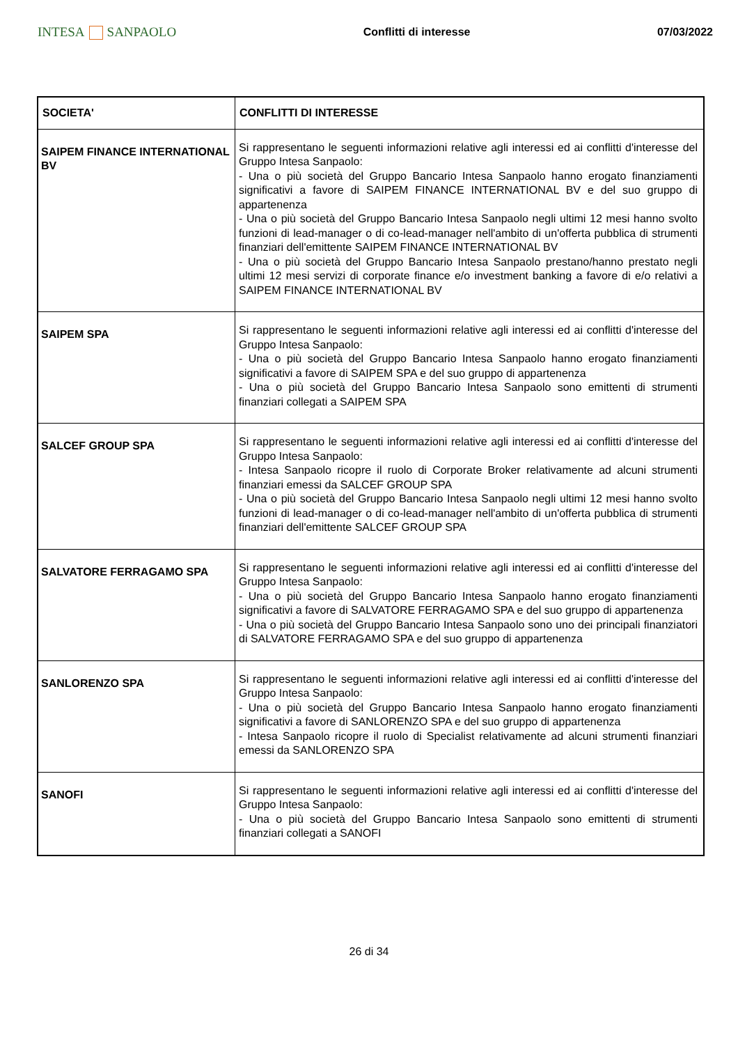INTESA SANPAOLO
Conflitti di interesse 07/03/2022
| SOCIETA' | CONFLITTI DI INTERESSE |
| --- | --- |
| SAIPEM FINANCE INTERNATIONAL BV | Si rappresentano le seguenti informazioni relative agli interessi ed ai conflitti d'interesse del Gruppo Intesa Sanpaolo: - Una o più società del Gruppo Bancario Intesa Sanpaolo hanno erogato finanziamenti significativi a favore di SAIPEM FINANCE INTERNATIONAL BV e del suo gruppo di appartenenza - Una o più società del Gruppo Bancario Intesa Sanpaolo negli ultimi 12 mesi hanno svolto funzioni di lead-manager o di co-lead-manager nell'ambito di un'offerta pubblica di strumenti finanziari dell'emittente SAIPEM FINANCE INTERNATIONAL BV - Una o più società del Gruppo Bancario Intesa Sanpaolo prestano/hanno prestato negli ultimi 12 mesi servizi di corporate finance e/o investment banking a favore di e/o relativi a SAIPEM FINANCE INTERNATIONAL BV |
| SAIPEM SPA | Si rappresentano le seguenti informazioni relative agli interessi ed ai conflitti d'interesse del Gruppo Intesa Sanpaolo: - Una o più società del Gruppo Bancario Intesa Sanpaolo hanno erogato finanziamenti significativi a favore di SAIPEM SPA e del suo gruppo di appartenenza - Una o più società del Gruppo Bancario Intesa Sanpaolo sono emittenti di strumenti finanziari collegati a SAIPEM SPA |
| SALCEF GROUP SPA | Si rappresentano le seguenti informazioni relative agli interessi ed ai conflitti d'interesse del Gruppo Intesa Sanpaolo: - Intesa Sanpaolo ricopre il ruolo di Corporate Broker relativamente ad alcuni strumenti finanziari emessi da SALCEF GROUP SPA - Una o più società del Gruppo Bancario Intesa Sanpaolo negli ultimi 12 mesi hanno svolto funzioni di lead-manager o di co-lead-manager nell'ambito di un'offerta pubblica di strumenti finanziari dell'emittente SALCEF GROUP SPA |
| SALVATORE FERRAGAMO SPA | Si rappresentano le seguenti informazioni relative agli interessi ed ai conflitti d'interesse del Gruppo Intesa Sanpaolo: - Una o più società del Gruppo Bancario Intesa Sanpaolo hanno erogato finanziamenti significativi a favore di SALVATORE FERRAGAMO SPA e del suo gruppo di appartenenza - Una o più società del Gruppo Bancario Intesa Sanpaolo sono uno dei principali finanziatori di SALVATORE FERRAGAMO SPA e del suo gruppo di appartenenza |
| SANLORENZO SPA | Si rappresentano le seguenti informazioni relative agli interessi ed ai conflitti d'interesse del Gruppo Intesa Sanpaolo: - Una o più società del Gruppo Bancario Intesa Sanpaolo hanno erogato finanziamenti significativi a favore di SANLORENZO SPA e del suo gruppo di appartenenza - Intesa Sanpaolo ricopre il ruolo di Specialist relativamente ad alcuni strumenti finanziari emessi da SANLORENZO SPA |
| SANOFI | Si rappresentano le seguenti informazioni relative agli interessi ed ai conflitti d'interesse del Gruppo Intesa Sanpaolo: - Una o più società del Gruppo Bancario Intesa Sanpaolo sono emittenti di strumenti finanziari collegati a SANOFI |
26 di 34